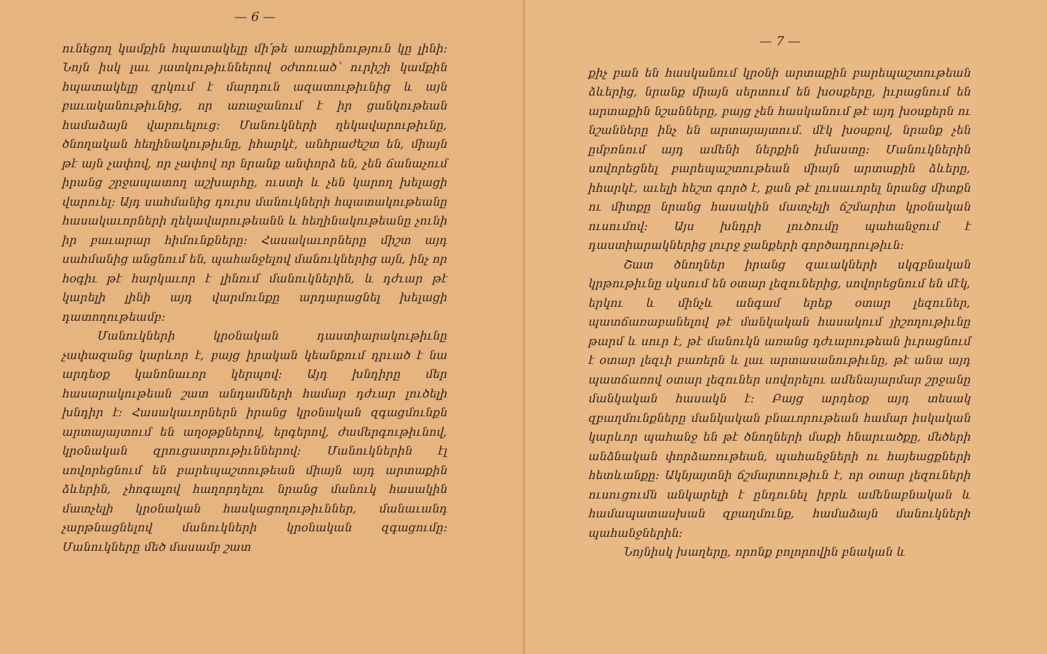— 6 —
ունեցող կամքին հպատակելը մի՛թե առաքինություն կը լինի: Նոյն իսկ լաւ յատկութիւններով օժտուած՝ ուրիշի կամքին հպատակելը զրկում է մարդուն ազատութիւնից և այն բաւականութիւնից, որ առաջանում է իր ցանկութեան համաձայն վարուելուց: Մանուկների ղեկավարութիւնը, ծնողական հեղինակութիւնը, իհարկէ, անհրաժեշտ են, միայն թէ այն չափով, որ չափով որ նրանք անփորձ են, չեն ճանաչում իրանց շրջապատող աշխարհը, ուստի և չեն կարող խելացի վարուել: Այդ սահմանից դուրս մանուկների հպատակութեանը հասակաւորների ղեկավարութեանն և հեղինակութեանը չունի իր բաւարար հիմունքները: Հասակաւորները միշտ այդ սահմանից անցնում են, պահանջելով մանուկներից այն, ինչ որ հօգիւ թէ հարկաւոր է լինում մանուկներին, և դժւար թէ կարելի լինի այդ վարմունքը արդարացնել խելացի դատողութեամբ:
Մանուկների կրօնական դաստիարակութիւնը չափազանց կարևոր է, բայց իրական կեանքում դրւած է նա արդեօք կանոնաւոր կերպով: Այդ խնդիրը մեր հասարակութեան շատ անդամների համար դժւար լուծելի խնդիր է: Հասակաւորներն իրանց կրօնական զգացմունքն արտայայտում են աղօթքներով, երգերով, ժամերգութիւնով, կրօնական զրուցատրութիւններով: Մանուկներին էլ սովորեցնում են բարեպաշտութեան միայն այդ արտաքին ձևերին, չհոգալով հաղորդելու նրանց մանուկ հասակին մատչելի կրօնական հասկացողութիւններ, մանաւանդ չարթնացնելով մանուկների կրօնական զգացումը: Մանուկները մեծ մասամբ շատ
— 7 —
քիչ բան են հասկանում կրօնի արտաքին բարեպաշտութեան ձևերից, նրանք միայն սերտում են խօսքերը, իւրացնում են արտաքին նշանները, բայց չեն հասկանում թէ այդ խօսքերն ու նշանները ինչ են արտայայտում. մէկ խօսքով, նրանք չեն ըմբռնում այդ ամենի ներքին իմաստը: Մանուկներին սովորեցնել բարեպաշտութեան միայն արտաքին ձևերը, իհարկէ, աւելի հեշտ գործ է, քան թէ լուսաւորել նրանց միտքն ու միտքը նրանց հասակին մատչելի ճշմարիտ կրօնական ուսումով: Այս խնդրի լուծումը պահանջում է դաստիարակներից լուրջ ջանքերի գործադրութիւն:
Շատ ծնողներ իրանց զաւակների սկզբնական կրթութիւնը սկսում են օտար լեզուներից, սովորեցնում են մէկ, երկու և մինչև անգամ երեք օտար լեզուներ, պատճառաբանելով թէ մանկական հասակում յիշողութիւնը թարմ և սուր է, թէ մանուկն առանց դժւարութեան իւրացնում է օտար լեզւի բառերն և լաւ արտասանութիւնը, թէ անա այդ պատճառով օտար լեզուներ սովորելու ամենայարմար շրջանը մանկական հասակն է: Բայց արդեօք այդ տեսակ զբաղմունքները մանկական բնաւորութեան համար իսկական կարևոր պահանջ են թէ ծնողների մաքի հնարւածքը, մեծերի անձնական փորձառութեան, պահանջների ու հայեացքների հետևանքը: Ակնյայտնի ճշմարտութիւն է, որ օտար լեզուների ուսուցումն անկարելի է ընդունել իբրև ամենաբնական և համապատասխան զբաղմունք, համաձայն մանուկների պահանջներին:
Նոյնիսկ խաղերը, որոնք բոլորովին բնական և